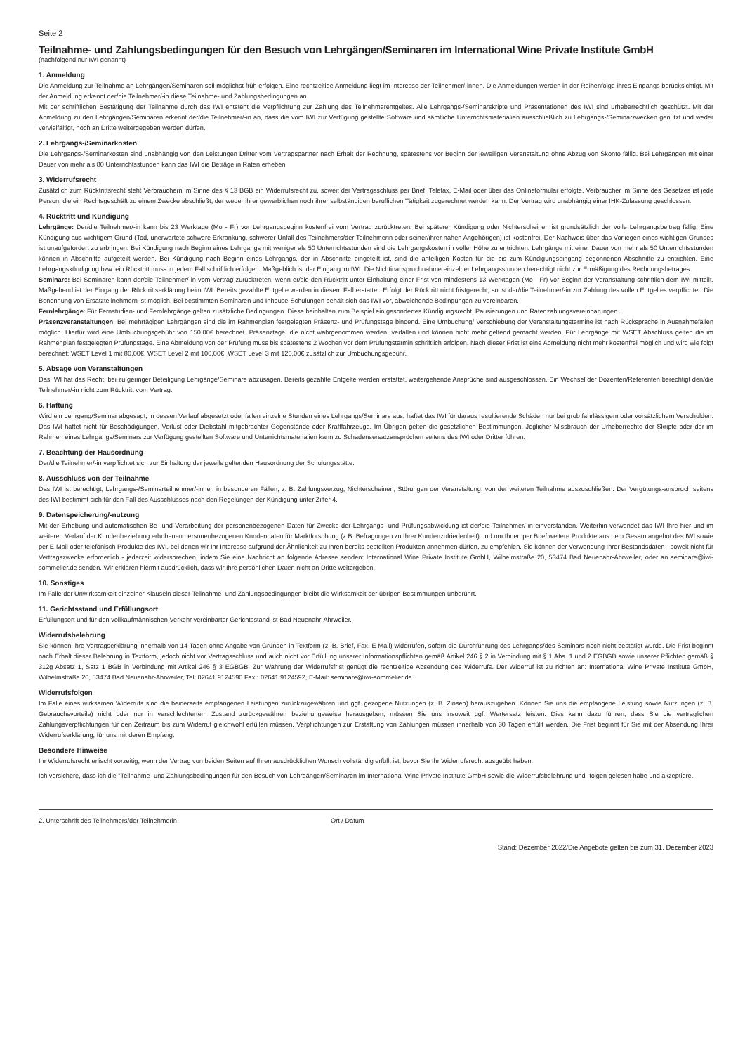Seite 2
Teilnahme- und Zahlungsbedingungen für den Besuch von Lehrgängen/Seminaren im International Wine Private Institute GmbH
(nachfolgend nur IWI genannt)
1. Anmeldung
Die Anmeldung zur Teilnahme an Lehrgängen/Seminaren soll möglichst früh erfolgen. Eine rechtzeitige Anmeldung liegt im Interesse der Teilnehmer/-innen. Die Anmeldungen werden in der Reihenfolge ihres Eingangs berücksichtigt. Mit der Anmeldung erkennt der/die Teilnehmer/-in diese Teilnahme- und Zahlungsbedingungen an.
Mit der schriftlichen Bestätigung der Teilnahme durch das IWI entsteht die Verpflichtung zur Zahlung des Teilnehmerentgeltes. Alle Lehrgangs-/Seminarskripte und Präsentationen des IWI sind urheberrechtlich geschützt. Mit der Anmeldung zu den Lehrgängen/Seminaren erkennt der/die Teilnehmer/-in an, dass die vom IWI zur Verfügung gestellte Software und sämtliche Unterrichtsmaterialien ausschließlich zu Lehrgangs-/Seminarzwecken genutzt und weder vervielfältigt, noch an Dritte weitergegeben werden dürfen.
2. Lehrgangs-/Seminarkosten
Die Lehrgangs-/Seminarkosten sind unabhängig von den Leistungen Dritter vom Vertragspartner nach Erhalt der Rechnung, spätestens vor Beginn der jeweiligen Veranstaltung ohne Abzug von Skonto fällig. Bei Lehrgängen mit einer Dauer von mehr als 80 Unterrichtsstunden kann das IWI die Beträge in Raten erheben.
3. Widerrufsrecht
Zusätzlich zum Rücktrittsrecht steht Verbrauchern im Sinne des § 13 BGB ein Widerrufsrecht zu, soweit der Vertragsschluss per Brief, Telefax, E-Mail oder über das Onlineformular erfolgte. Verbraucher im Sinne des Gesetzes ist jede Person, die ein Rechtsgeschäft zu einem Zwecke abschließt, der weder ihrer gewerblichen noch ihrer selbständigen beruflichen Tätigkeit zugerechnet werden kann. Der Vertrag wird unabhängig einer IHK-Zulassung geschlossen.
4. Rücktritt und Kündigung
Lehrgänge: Der/die Teilnehmer/-in kann bis 23 Werktage (Mo - Fr) vor Lehrgangsbeginn kostenfrei vom Vertrag zurücktreten. Bei späterer Kündigung oder Nichterscheinen ist grundsätzlich der volle Lehrgangsbeitrag fällig. Eine Kündigung aus wichtigem Grund (Tod, unerwartete schwere Erkrankung, schwerer Unfall des Teilnehmers/der Teilnehmerin oder seiner/ihrer nahen Angehörigen) ist kostenfrei. Der Nachweis über das Vorliegen eines wichtigen Grundes ist unaufgefordert zu erbringen. Bei Kündigung nach Beginn eines Lehrgangs mit weniger als 50 Unterrichtsstunden sind die Lehrgangskosten in voller Höhe zu entrichten. Lehrgänge mit einer Dauer von mehr als 50 Unterrichtsstunden können in Abschnitte aufgeteilt werden. Bei Kündigung nach Beginn eines Lehrgangs, der in Abschnitte eingeteilt ist, sind die anteiligen Kosten für die bis zum Kündigungseingang begonnenen Abschnitte zu entrichten. Eine Lehrgangskündigung bzw. ein Rücktritt muss in jedem Fall schriftlich erfolgen. Maßgeblich ist der Eingang im IWI. Die Nichtinanspruchnahme einzelner Lehrgangsstunden berechtigt nicht zur Ermäßigung des Rechnungsbetrages.
Seminare: Bei Seminaren kann der/die Teilnehmer/-in vom Vertrag zurücktreten, wenn er/sie den Rücktritt unter Einhaltung einer Frist von mindestens 13 Werktagen (Mo - Fr) vor Beginn der Veranstaltung schriftlich dem IWI mitteilt. Maßgebend ist der Eingang der Rücktrittserklärung beim IWI. Bereits gezahlte Entgelte werden in diesem Fall erstattet. Erfolgt der Rücktritt nicht fristgerecht, so ist der/die Teilnehmer/-in zur Zahlung des vollen Entgeltes verpflichtet. Die Benennung von Ersatzteilnehmern ist möglich. Bei bestimmten Seminaren und Inhouse-Schulungen behält sich das IWI vor, abweichende Bedingungen zu vereinbaren.
Fernlehrgänge: Für Fernstudien- und Fernlehrgänge gelten zusätzliche Bedingungen. Diese beinhalten zum Beispiel ein gesondertes Kündigungsrecht, Pausierungen und Ratenzahlungsvereinbarungen.
Präsenzveranstaltungen: Bei mehrtägigen Lehrgängen sind die im Rahmenplan festgelegten Präsenz- und Prüfungstage bindend. Eine Umbuchung/ Verschiebung der Veranstaltungstermine ist nach Rücksprache in Ausnahmefällen möglich. Hierfür wird eine Umbuchungsgebühr von 150,00€ berechnet. Präsenztage, die nicht wahrgenommen werden, verfallen und können nicht mehr geltend gemacht werden. Für Lehrgänge mit WSET Abschluss gelten die im Rahmenplan festgelegten Prüfungstage. Eine Abmeldung von der Prüfung muss bis spätestens 2 Wochen vor dem Prüfungstermin schriftlich erfolgen. Nach dieser Frist ist eine Abmeldung nicht mehr kostenfrei möglich und wird wie folgt berechnet: WSET Level 1 mit 80,00€, WSET Level 2 mit 100,00€, WSET Level 3 mit 120,00€ zusätzlich zur Umbuchungsgebühr.
5. Absage von Veranstaltungen
Das IWI hat das Recht, bei zu geringer Beteiligung Lehrgänge/Seminare abzusagen. Bereits gezahlte Entgelte werden erstattet, weitergehende Ansprüche sind ausgeschlossen. Ein Wechsel der Dozenten/Referenten berechtigt den/die Teilnehmer/-in nicht zum Rücktritt vom Vertrag.
6. Haftung
Wird ein Lehrgang/Seminar abgesagt, in dessen Verlauf abgesetzt oder fallen einzelne Stunden eines Lehrgangs/Seminars aus, haftet das IWI für daraus resultierende Schäden nur bei grob fahrlässigem oder vorsätzlichem Verschulden. Das IWI haftet nicht für Beschädigungen, Verlust oder Diebstahl mitgebrachter Gegenstände oder Kraftfahrzeuge. Im Übrigen gelten die gesetzlichen Bestimmungen. Jeglicher Missbrauch der Urheberrechte der Skripte oder der im Rahmen eines Lehrgangs/Seminars zur Verfügung gestellten Software und Unterrichtsmaterialien kann zu Schadensersatzansprüchen seitens des IWI oder Dritter führen.
7. Beachtung der Hausordnung
Der/die Teilnehmer/-in verpflichtet sich zur Einhaltung der jeweils geltenden Hausordnung der Schulungsstätte.
8. Ausschluss von der Teilnahme
Das IWI ist berechtigt, Lehrgangs-/Seminarteilnehmer/-innen in besonderen Fällen, z. B. Zahlungsverzug, Nichterscheinen, Störungen der Veranstaltung, von der weiteren Teilnahme auszuschließen. Der Vergütungs-anspruch seitens des IWI bestimmt sich für den Fall des Ausschlusses nach den Regelungen der Kündigung unter Ziffer 4.
9. Datenspeicherung/-nutzung
Mit der Erhebung und automatischen Be- und Verarbeitung der personenbezogenen Daten für Zwecke der Lehrgangs- und Prüfungsabwicklung ist der/die Teilnehmer/-in einverstanden. Weiterhin verwendet das IWI Ihre hier und im weiteren Verlauf der Kundenbeziehung erhobenen personenbezogenen Kundendaten für Marktforschung (z.B. Befragungen zu Ihrer Kundenzufriedenheit) und um Ihnen per Brief weitere Produkte aus dem Gesamtangebot des IWI sowie per E-Mail oder telefonisch Produkte des IWI, bei denen wir Ihr Interesse aufgrund der Ähnlichkeit zu Ihren bereits bestellten Produkten annehmen dürfen, zu empfehlen. Sie können der Verwendung Ihrer Bestandsdaten - soweit nicht für Vertragszwecke erforderlich - jederzeit widersprechen, indem Sie eine Nachricht an folgende Adresse senden: International Wine Private Institute GmbH, Wilhelmstraße 20, 53474 Bad Neuenahr-Ahrweiler, oder an seminare@iwi-sommelier.de senden. Wir erklären hiermit ausdrücklich, dass wir Ihre persönlichen Daten nicht an Dritte weitergeben.
10. Sonstiges
Im Falle der Unwirksamkeit einzelner Klauseln dieser Teilnahme- und Zahlungsbedingungen bleibt die Wirksamkeit der übrigen Bestimmungen unberührt.
11. Gerichtsstand und Erfüllungsort
Erfüllungsort und für den vollkaufmännischen Verkehr vereinbarter Gerichtsstand ist Bad Neuenahr-Ahrweiler.
Widerrufsbelehrung
Sie können Ihre Vertragserklärung innerhalb von 14 Tagen ohne Angabe von Gründen in Textform (z. B. Brief, Fax, E-Mail) widerrufen, sofern die Durchführung des Lehrgangs/des Seminars noch nicht bestätigt wurde. Die Frist beginnt nach Erhalt dieser Belehrung in Textform, jedoch nicht vor Vertragsschluss und auch nicht vor Erfüllung unserer Informationspflichten gemäß Artikel 246 § 2 in Verbindung mit § 1 Abs. 1 und 2 EGBGB sowie unserer Pflichten gemäß § 312g Absatz 1, Satz 1 BGB in Verbindung mit Artikel 246 § 3 EGBGB. Zur Wahrung der Widerrufsfrist genügt die rechtzeitige Absendung des Widerrufs. Der Widerruf ist zu richten an: International Wine Private Institute GmbH, Wilhelmstraße 20, 53474 Bad Neuenahr-Ahrweiler, Tel: 02641 9124590 Fax.: 02641 9124592, E-Mail: seminare@iwi-sommelier.de
Widerrufsfolgen
Im Falle eines wirksamen Widerrufs sind die beiderseits empfangenen Leistungen zurückzugewähren und ggf. gezogene Nutzungen (z. B. Zinsen) herauszugeben. Können Sie uns die empfangene Leistung sowie Nutzungen (z. B. Gebrauchsvorteile) nicht oder nur in verschlechtertem Zustand zurückgewähren beziehungsweise herausgeben, müssen Sie uns insoweit ggf. Wertersatz leisten. Dies kann dazu führen, dass Sie die vertraglichen Zahlungsverpflichtungen für den Zeitraum bis zum Widerruf gleichwohl erfüllen müssen. Verpflichtungen zur Erstattung von Zahlungen müssen innerhalb von 30 Tagen erfüllt werden. Die Frist beginnt für Sie mit der Absendung Ihrer Widerrufserklärung, für uns mit deren Empfang.
Besondere Hinweise
Ihr Widerrufsrecht erlischt vorzeitig, wenn der Vertrag von beiden Seiten auf Ihren ausdrücklichen Wunsch vollständig erfüllt ist, bevor Sie Ihr Widerrufsrecht ausgeübt haben.
Ich versichere, dass ich die "Teilnahme- und Zahlungsbedingungen für den Besuch von Lehrgängen/Seminaren im International Wine Private Institute GmbH sowie die Widerrufsbelehrung und -folgen gelesen habe und akzeptiere.
2. Unterschrift des Teilnehmers/der Teilnehmerin Ort / Datum
Stand: Dezember 2022/Die Angebote gelten bis zum 31. Dezember 2023